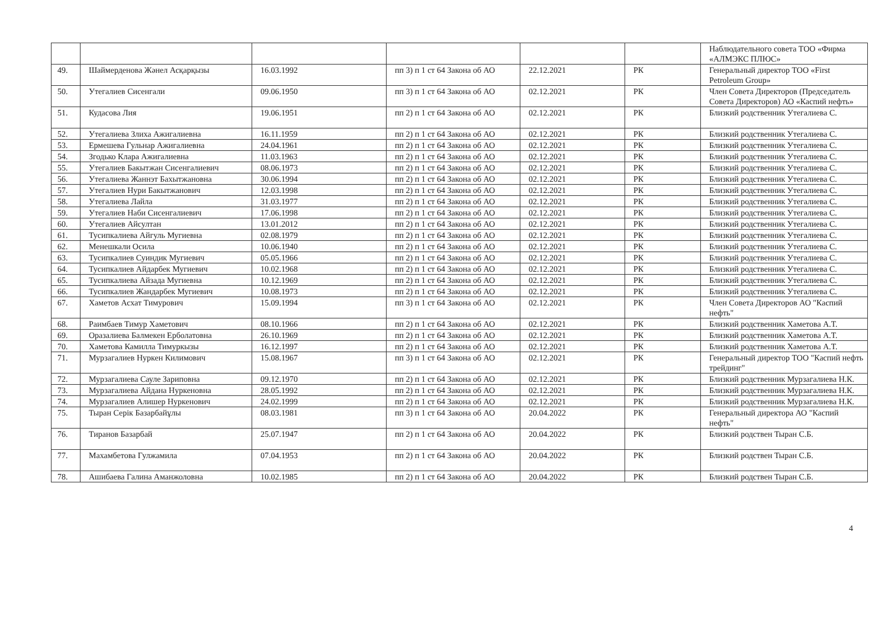| | | | | | | Наблюдательного совета ТОО «Фирма «АЛМЭКС ПЛЮС» |
| 49. | Шаймерденова Жәнел Асқарқызы | 16.03.1992 | пп 3) п 1 ст 64 Закона об АО | 22.12.2021 | РК | Генеральный директор ТОО «First Petroleum Group» |
| 50. | Утегалиев Сисенгали | 09.06.1950 | пп 3) п 1 ст 64 Закона об АО | 02.12.2021 | РК | Член Совета Директоров (Председатель Совета Директоров) АО «Каспий нефть» |
| 51. | Кудасова Лия | 19.06.1951 | пп 2) п 1 ст 64 Закона об АО | 02.12.2021 | РК | Близкий родственник Утегалиева С. |
| 52. | Утегалиева Злиха Ажигалиевна | 16.11.1959 | пп 2) п 1 ст 64 Закона об АО | 02.12.2021 | РК | Близкий родственник Утегалиева С. |
| 53. | Ермешева Гульнар Ажигалиевна | 24.04.1961 | пп 2) п 1 ст 64 Закона об АО | 02.12.2021 | РК | Близкий родственник Утегалиева С. |
| 54. | Згодько Клара Ажигалиевна | 11.03.1963 | пп 2) п 1 ст 64 Закона об АО | 02.12.2021 | РК | Близкий родственник Утегалиева С. |
| 55. | Утегалиев Бакытжан Сисенгалиевич | 08.06.1973 | пп 2) п 1 ст 64 Закона об АО | 02.12.2021 | РК | Близкий родственник Утегалиева С. |
| 56. | Утегалиева Жаннэт Бахытжановна | 30.06.1994 | пп 2) п 1 ст 64 Закона об АО | 02.12.2021 | РК | Близкий родственник Утегалиева С. |
| 57. | Утегалиев Нури Бакытжанович | 12.03.1998 | пп 2) п 1 ст 64 Закона об АО | 02.12.2021 | РК | Близкий родственник Утегалиева С. |
| 58. | Утегалиева Лайла | 31.03.1977 | пп 2) п 1 ст 64 Закона об АО | 02.12.2021 | РК | Близкий родственник Утегалиева С. |
| 59. | Утегалиев Наби Сисенгалиевич | 17.06.1998 | пп 2) п 1 ст 64 Закона об АО | 02.12.2021 | РК | Близкий родственник Утегалиева С. |
| 60. | Утегалиев Айсултан | 13.01.2012 | пп 2) п 1 ст 64 Закона об АО | 02.12.2021 | РК | Близкий родственник Утегалиева С. |
| 61. | Тусипкалиева Айгуль Мугиевна | 02.08.1979 | пп 2) п 1 ст 64 Закона об АО | 02.12.2021 | РК | Близкий родственник Утегалиева С. |
| 62. | Менешкали Осила | 10.06.1940 | пп 2) п 1 ст 64 Закона об АО | 02.12.2021 | РК | Близкий родственник Утегалиева С. |
| 63. | Тусипкалиев Суиндик Мугиевич | 05.05.1966 | пп 2) п 1 ст 64 Закона об АО | 02.12.2021 | РК | Близкий родственник Утегалиева С. |
| 64. | Тусипкалиев Айдарбек Мугиевич | 10.02.1968 | пп 2) п 1 ст 64 Закона об АО | 02.12.2021 | РК | Близкий родственник Утегалиева С. |
| 65. | Тусипкалиева Айзада Мугиевна | 10.12.1969 | пп 2) п 1 ст 64 Закона об АО | 02.12.2021 | РК | Близкий родственник Утегалиева С. |
| 66. | Тусипкалиев Жандарбек Мугиевич | 10.08.1973 | пп 2) п 1 ст 64 Закона об АО | 02.12.2021 | РК | Близкий родственник Утегалиева С. |
| 67. | Хаметов Асхат Тимурович | 15.09.1994 | пп 3) п 1 ст 64 Закона об АО | 02.12.2021 | РК | Член Совета Директоров АО "Каспий нефть" |
| 68. | Раимбаев Тимур Хаметович | 08.10.1966 | пп 2) п 1 ст 64 Закона об АО | 02.12.2021 | РК | Близкий родственник Хаметова А.Т. |
| 69. | Оразалиева Балмекен Ерболатовна | 26.10.1969 | пп 2) п 1 ст 64 Закона об АО | 02.12.2021 | РК | Близкий родственник Хаметова А.Т. |
| 70. | Хаметова Камилла Тимуркызы | 16.12.1997 | пп 2) п 1 ст 64 Закона об АО | 02.12.2021 | РК | Близкий родственник Хаметова А.Т. |
| 71. | Мурзагалиев Нуркен Килимович | 15.08.1967 | пп 3) п 1 ст 64 Закона об АО | 02.12.2021 | РК | Генеральный директор ТОО "Каспий нефть трейдинг" |
| 72. | Мурзагалиева Сауле Зариповна | 09.12.1970 | пп 2) п 1 ст 64 Закона об АО | 02.12.2021 | РК | Близкий родственник Мурзагалиева Н.К. |
| 73. | Мурзагалиева Айдана Нуркеновна | 28.05.1992 | пп 2) п 1 ст 64 Закона об АО | 02.12.2021 | РК | Близкий родственник Мурзагалиева Н.К. |
| 74. | Мурзагалиев Алишер Нуркенович | 24.02.1999 | пп 2) п 1 ст 64 Закона об АО | 02.12.2021 | РК | Близкий родственник Мурзагалиева Н.К. |
| 75. | Тыран Серік Базарбайұлы | 08.03.1981 | пп 3) п 1 ст 64 Закона об АО | 20.04.2022 | РК | Генеральный директора АО "Каспий нефть" |
| 76. | Тиранов Базарбай | 25.07.1947 | пп 2) п 1 ст 64 Закона об АО | 20.04.2022 | РК | Близкий родствен Тыран С.Б. |
| 77. | Махамбетова Гулжамила | 07.04.1953 | пп 2) п 1 ст 64 Закона об АО | 20.04.2022 | РК | Близкий родствен Тыран С.Б. |
| 78. | Ашибаева Галина Аманжоловна | 10.02.1985 | пп 2) п 1 ст 64 Закона об АО | 20.04.2022 | РК | Близкий родствен Тыран С.Б. |
4